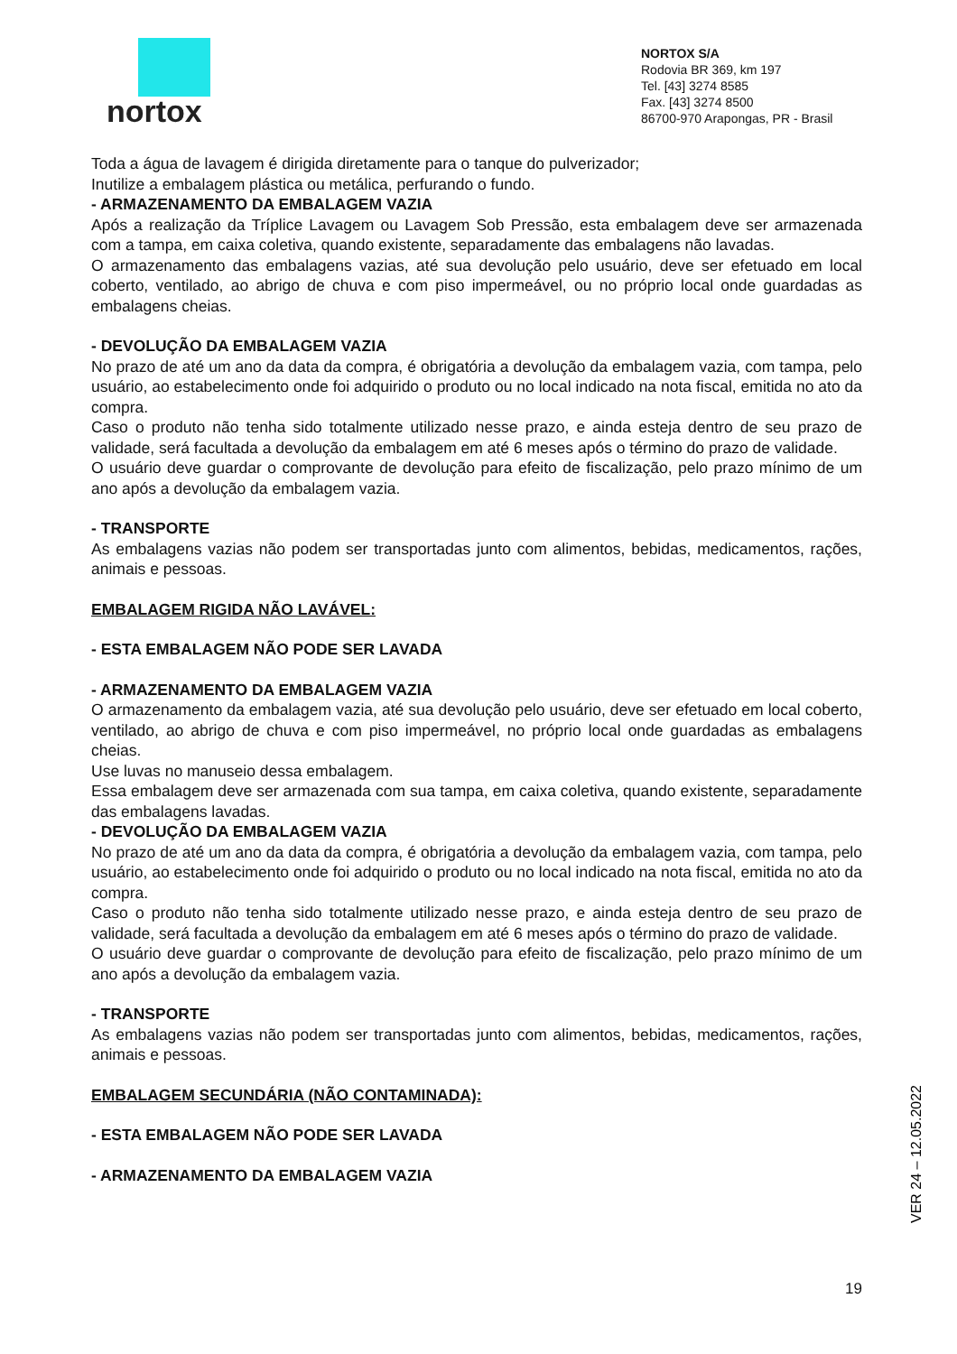nortox
NORTOX S/A
Rodovia BR 369, km 197
Tel. [43] 3274 8585
Fax. [43] 3274 8500
86700-970 Arapongas, PR - Brasil
Toda a água de lavagem é dirigida diretamente para o tanque do pulverizador;
Inutilize a embalagem plástica ou metálica, perfurando o fundo.
- ARMAZENAMENTO DA EMBALAGEM VAZIA
Após a realização da Tríplice Lavagem ou Lavagem Sob Pressão, esta embalagem deve ser armazenada com a tampa, em caixa coletiva, quando existente, separadamente das embalagens não lavadas.
O armazenamento das embalagens vazias, até sua devolução pelo usuário, deve ser efetuado em local coberto, ventilado, ao abrigo de chuva e com piso impermeável, ou no próprio local onde guardadas as embalagens cheias.
- DEVOLUÇÃO DA EMBALAGEM VAZIA
No prazo de até um ano da data da compra, é obrigatória a devolução da embalagem vazia, com tampa, pelo usuário, ao estabelecimento onde foi adquirido o produto ou no local indicado na nota fiscal, emitida no ato da compra.
Caso o produto não tenha sido totalmente utilizado nesse prazo, e ainda esteja dentro de seu prazo de validade, será facultada a devolução da embalagem em até 6 meses após o término do prazo de validade.
O usuário deve guardar o comprovante de devolução para efeito de fiscalização, pelo prazo mínimo de um ano após a devolução da embalagem vazia.
- TRANSPORTE
As embalagens vazias não podem ser transportadas junto com alimentos, bebidas, medicamentos, rações, animais e pessoas.
EMBALAGEM RIGIDA NÃO LAVÁVEL:
- ESTA EMBALAGEM NÃO PODE SER LAVADA
- ARMAZENAMENTO DA EMBALAGEM VAZIA
O armazenamento da embalagem vazia, até sua devolução pelo usuário, deve ser efetuado em local coberto, ventilado, ao abrigo de chuva e com piso impermeável, no próprio local onde guardadas as embalagens cheias.
Use luvas no manuseio dessa embalagem.
Essa embalagem deve ser armazenada com sua tampa, em caixa coletiva, quando existente, separadamente das embalagens lavadas.
- DEVOLUÇÃO DA EMBALAGEM VAZIA
No prazo de até um ano da data da compra, é obrigatória a devolução da embalagem vazia, com tampa, pelo usuário, ao estabelecimento onde foi adquirido o produto ou no local indicado na nota fiscal, emitida no ato da compra.
Caso o produto não tenha sido totalmente utilizado nesse prazo, e ainda esteja dentro de seu prazo de validade, será facultada a devolução da embalagem em até 6 meses após o término do prazo de validade.
O usuário deve guardar o comprovante de devolução para efeito de fiscalização, pelo prazo mínimo de um ano após a devolução da embalagem vazia.
- TRANSPORTE
As embalagens vazias não podem ser transportadas junto com alimentos, bebidas, medicamentos, rações, animais e pessoas.
EMBALAGEM SECUNDÁRIA (NÃO CONTAMINADA):
- ESTA EMBALAGEM NÃO PODE SER LAVADA
- ARMAZENAMENTO DA EMBALAGEM VAZIA
VER 24 – 12.05.2022
19